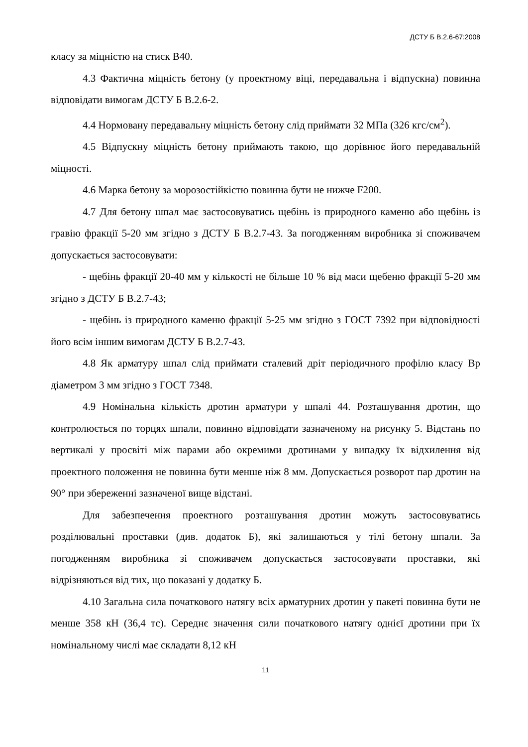ДСТУ Б В.2.6-67:2008
класу за міцністю на стиск В40.
4.3 Фактична міцність бетону (у проектному віці, передавальна і відпускна) повинна відповідати вимогам ДСТУ Б В.2.6-2.
4.4 Нормовану передавальну міцність бетону слід приймати 32 МПа (326 кгс/см<sup>2</sup>).
4.5 Відпускну міцність бетону приймають такою, що дорівнює його передавальній міцності.
4.6 Марка бетону за морозостійкістю повинна бути не нижче F200.
4.7 Для бетону шпал має застосовуватись щебінь із природного каменю або щебінь із гравію фракції 5-20 мм згідно з ДСТУ Б В.2.7-43. За погодженням виробника зі споживачем допускається застосовувати:
- щебінь фракції 20-40 мм у кількості не більше 10 % від маси щебеню фракції 5-20 мм згідно з ДСТУ Б В.2.7-43;
- щебінь із природного каменю фракції 5-25 мм згідно з ГОСТ 7392 при відповідності його всім іншим вимогам ДСТУ Б В.2.7-43.
4.8 Як арматуру шпал слід приймати сталевий дріт періодичного профілю класу Вр діаметром 3 мм згідно з ГОСТ 7348.
4.9 Номінальна кількість дротин арматури у шпалі 44. Розташування дротин, що контролюється по торцях шпали, повинно відповідати зазначеному на рисунку 5. Відстань по вертикалі у просвіті між парами або окремими дротинами у випадку їх відхилення від проектного положення не повинна бути менше ніж 8 мм. Допускається розворот пар дротин на 90° при збереженні зазначеної вище відстані.
Для забезпечення проектного розташування дротин можуть застосовуватись розділювальні проставки (див. додаток Б), які залишаються у тілі бетону шпали. За погодженням виробника зі споживачем допускається застосовувати проставки, які відрізняються від тих, що показані у додатку Б.
4.10 Загальна сила початкового натягу всіх арматурних дротин у пакеті повинна бути не менше 358 кН (36,4 тс). Середнє значення сили початкового натягу однієї дротини при їх номінальному числі має складати 8,12 кН
11